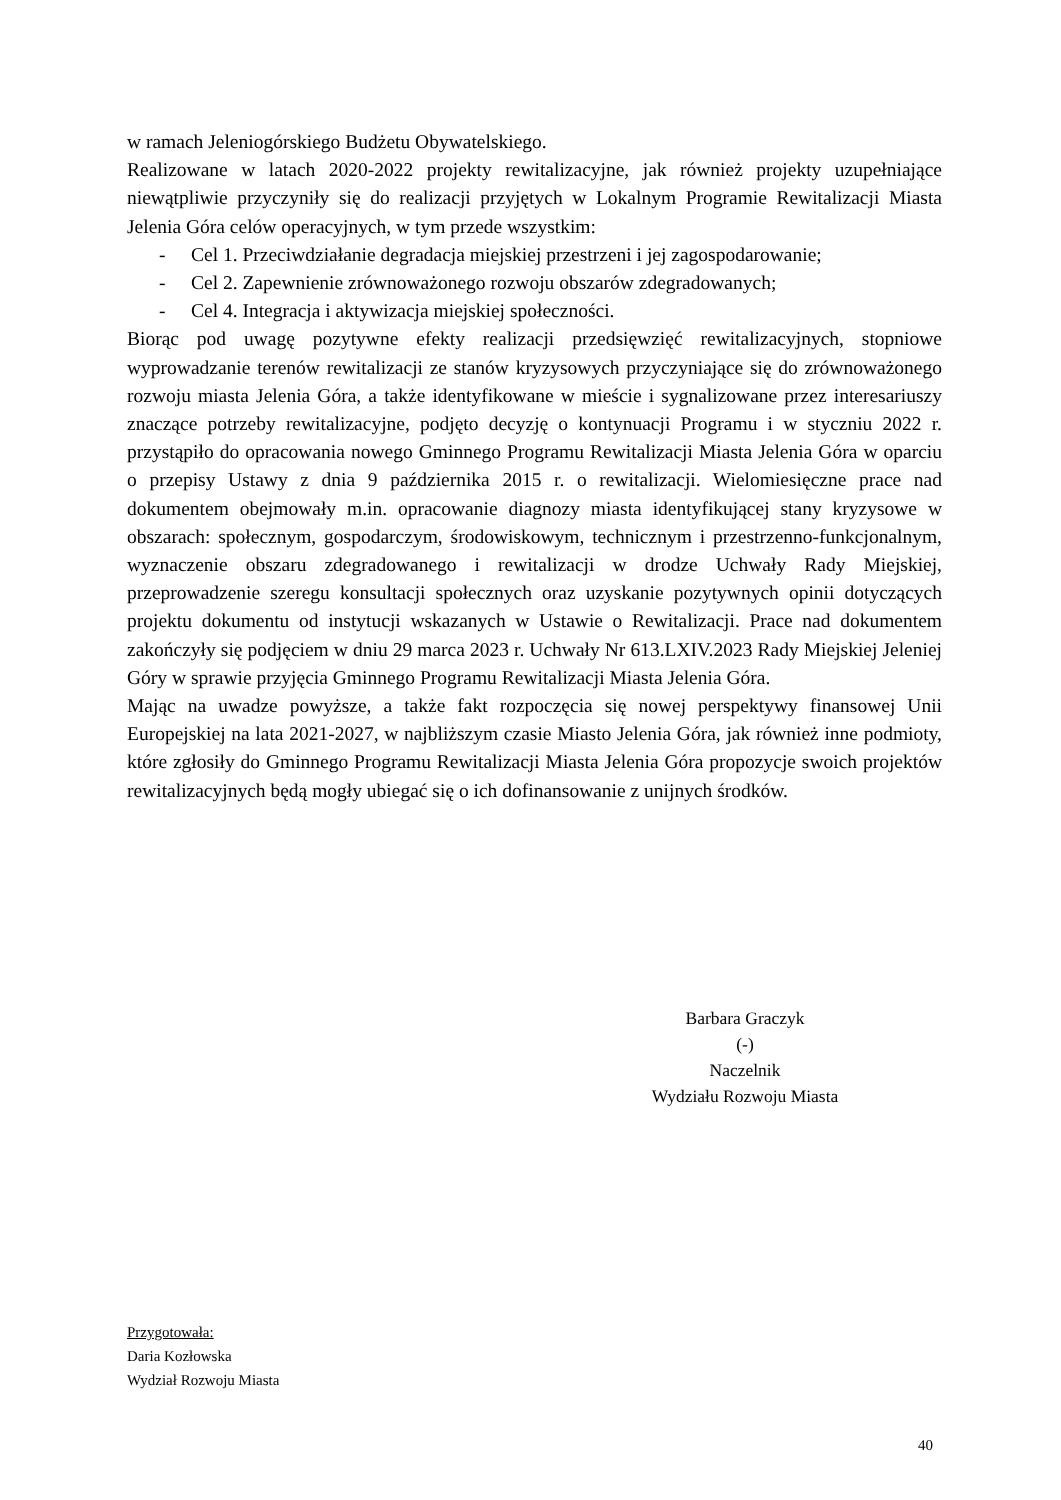w ramach Jeleniogórskiego Budżetu Obywatelskiego.
Realizowane w latach 2020-2022 projekty rewitalizacyjne, jak również projekty uzupełniające niewątpliwie przyczyniły się do realizacji przyjętych w Lokalnym Programie Rewitalizacji Miasta Jelenia Góra celów operacyjnych, w tym przede wszystkim:
- Cel 1. Przeciwdziałanie degradacja miejskiej przestrzeni i jej zagospodarowanie;
- Cel 2. Zapewnienie zrównoważonego rozwoju obszarów zdegradowanych;
- Cel 4. Integracja i aktywizacja miejskiej społeczności.
Biorąc pod uwagę pozytywne efekty realizacji przedsięwzięć rewitalizacyjnych, stopniowe wyprowadzanie terenów rewitalizacji ze stanów kryzysowych przyczyniające się do zrównoważonego rozwoju miasta Jelenia Góra, a także identyfikowane w mieście i sygnalizowane przez interesariuszy znaczące potrzeby rewitalizacyjne, podjęto decyzję o kontynuacji Programu i w styczniu 2022 r. przystąpiło do opracowania nowego Gminnego Programu Rewitalizacji Miasta Jelenia Góra w oparciu o przepisy Ustawy z dnia 9 października 2015 r. o rewitalizacji. Wielomiesięczne prace nad dokumentem obejmowały m.in. opracowanie diagnozy miasta identyfikującej stany kryzysowe w obszarach: społecznym, gospodarczym, środowiskowym, technicznym i przestrzenno-funkcjonalnym, wyznaczenie obszaru zdegradowanego i rewitalizacji w drodze Uchwały Rady Miejskiej, przeprowadzenie szeregu konsultacji społecznych oraz uzyskanie pozytywnych opinii dotyczących projektu dokumentu od instytucji wskazanych w Ustawie o Rewitalizacji. Prace nad dokumentem zakończyły się podjęciem w dniu 29 marca 2023 r. Uchwały Nr 613.LXIV.2023 Rady Miejskiej Jeleniej Góry w sprawie przyjęcia Gminnego Programu Rewitalizacji Miasta Jelenia Góra.
Mając na uwadze powyższe, a także fakt rozpoczęcia się nowej perspektywy finansowej Unii Europejskiej na lata 2021-2027, w najbliższym czasie Miasto Jelenia Góra, jak również inne podmioty, które zgłosiły do Gminnego Programu Rewitalizacji Miasta Jelenia Góra propozycje swoich projektów rewitalizacyjnych będą mogły ubiegać się o ich dofinansowanie z unijnych środków.
Barbara Graczyk
(-)
Naczelnik
Wydziału Rozwoju Miasta
Przygotowała:
Daria Kozłowska
Wydział Rozwoju Miasta
40